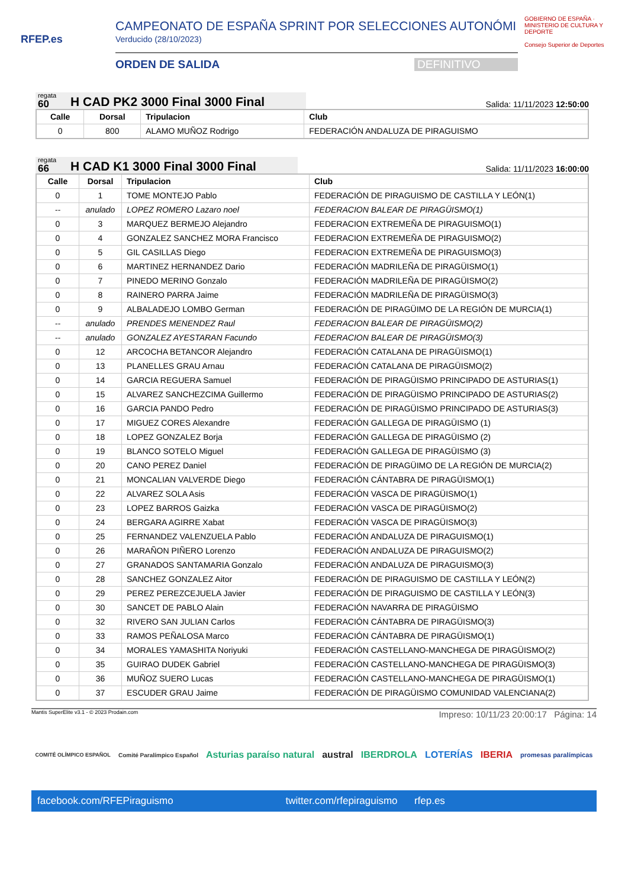RFEP.es
CAMPEONATO DE ESPAÑA SPRINT POR SELECCIONES AUTONÓMI
Verducido (28/10/2023)
ORDEN DE SALIDA DEFINITIVO
GOBIERNO DE ESPAÑA · MINISTERIO DE CULTURA Y DEPORTE
Consejo Superior de Deportes
regata
60 H CAD PK2 3000 Final 3000 Final
Salida: 11/11/2023 12:50:00
| Calle | Dorsal | Tripulacion | Club |
| --- | --- | --- | --- |
| 0 | 800 | ALAMO MUÑOZ Rodrigo | FEDERACIÓN ANDALUZA DE PIRAGUISMO |
regata
66 H CAD K1 3000 Final 3000 Final
Salida: 11/11/2023 16:00:00
| Calle | Dorsal | Tripulacion | Club |
| --- | --- | --- | --- |
| 0 | 1 | TOME MONTEJO Pablo | FEDERACIÓN DE PIRAGUISMO DE CASTILLA Y LEÓN(1) |
| -- | anulado | LOPEZ ROMERO Lazaro noel | FEDERACION BALEAR DE PIRAGÜISMO(1) |
| 0 | 3 | MARQUEZ BERMEJO Alejandro | FEDERACION EXTREMEÑA DE PIRAGUISMO(1) |
| 0 | 4 | GONZALEZ SANCHEZ MORA Francisco | FEDERACION EXTREMEÑA DE PIRAGUISMO(2) |
| 0 | 5 | GIL CASILLAS Diego | FEDERACION EXTREMEÑA DE PIRAGUISMO(3) |
| 0 | 6 | MARTINEZ HERNANDEZ Dario | FEDERACIÓN MADRILEÑA DE PIRAGÜISMO(1) |
| 0 | 7 | PINEDO MERINO Gonzalo | FEDERACIÓN MADRILEÑA DE PIRAGÜISMO(2) |
| 0 | 8 | RAINERO PARRA Jaime | FEDERACIÓN MADRILEÑA DE PIRAGÜISMO(3) |
| 0 | 9 | ALBALADEJO LOMBO German | FEDERACIÓN DE PIRAGÜIMO DE LA REGIÓN DE MURCIA(1) |
| -- | anulado | PRENDES MENENDEZ Raul | FEDERACION BALEAR DE PIRAGÜISMO(2) |
| -- | anulado | GONZALEZ AYESTARAN Facundo | FEDERACION BALEAR DE PIRAGÜISMO(3) |
| 0 | 12 | ARCOCHA BETANCOR Alejandro | FEDERACIÓN CATALANA DE PIRAGÜISMO(1) |
| 0 | 13 | PLANELLES GRAU Arnau | FEDERACIÓN CATALANA DE PIRAGÜISMO(2) |
| 0 | 14 | GARCIA REGUERA Samuel | FEDERACIÓN DE PIRAGÜISMO PRINCIPADO DE ASTURIAS(1) |
| 0 | 15 | ALVAREZ SANCHEZCIMA Guillermo | FEDERACIÓN DE PIRAGÜISMO PRINCIPADO DE ASTURIAS(2) |
| 0 | 16 | GARCIA PANDO Pedro | FEDERACIÓN DE PIRAGÜISMO PRINCIPADO DE ASTURIAS(3) |
| 0 | 17 | MIGUEZ CORES Alexandre | FEDERACIÓN GALLEGA DE PIRAGÜISMO (1) |
| 0 | 18 | LOPEZ GONZALEZ Borja | FEDERACIÓN GALLEGA DE PIRAGÜISMO (2) |
| 0 | 19 | BLANCO SOTELO Miguel | FEDERACIÓN GALLEGA DE PIRAGÜISMO (3) |
| 0 | 20 | CANO PEREZ Daniel | FEDERACIÓN DE PIRAGÜIMO DE LA REGIÓN DE MURCIA(2) |
| 0 | 21 | MONCALIAN VALVERDE Diego | FEDERACIÓN CÁNTABRA DE PIRAGÜISMO(1) |
| 0 | 22 | ALVAREZ SOLA Asis | FEDERACIÓN VASCA DE PIRAGÜISMO(1) |
| 0 | 23 | LOPEZ BARROS Gaizka | FEDERACIÓN VASCA DE PIRAGÜISMO(2) |
| 0 | 24 | BERGARA AGIRRE Xabat | FEDERACIÓN VASCA DE PIRAGÜISMO(3) |
| 0 | 25 | FERNANDEZ VALENZUELA Pablo | FEDERACIÓN ANDALUZA DE PIRAGUISMO(1) |
| 0 | 26 | MARAÑON PIÑERO Lorenzo | FEDERACIÓN ANDALUZA DE PIRAGUISMO(2) |
| 0 | 27 | GRANADOS SANTAMARIA Gonzalo | FEDERACIÓN ANDALUZA DE PIRAGUISMO(3) |
| 0 | 28 | SANCHEZ GONZALEZ Aitor | FEDERACIÓN DE PIRAGUISMO DE CASTILLA Y LEÓN(2) |
| 0 | 29 | PEREZ PEREZCEJUELA Javier | FEDERACIÓN DE PIRAGUISMO DE CASTILLA Y LEÓN(3) |
| 0 | 30 | SANCET DE PABLO Alain | FEDERACIÓN NAVARRA DE PIRAGÜISMO |
| 0 | 32 | RIVERO SAN JULIAN Carlos | FEDERACIÓN CÁNTABRA DE PIRAGÜISMO(3) |
| 0 | 33 | RAMOS PEÑALOSA Marco | FEDERACIÓN CÁNTABRA DE PIRAGÜISMO(1) |
| 0 | 34 | MORALES YAMASHITA Noriyuki | FEDERACIÓN CASTELLANO-MANCHEGA DE PIRAGÜISMO(2) |
| 0 | 35 | GUIRAO DUDEK Gabriel | FEDERACIÓN CASTELLANO-MANCHEGA DE PIRAGÜISMO(3) |
| 0 | 36 | MUÑOZ SUERO Lucas | FEDERACIÓN CASTELLANO-MANCHEGA DE PIRAGÜISMO(1) |
| 0 | 37 | ESCUDER GRAU Jaime | FEDERACIÓN DE PIRAGÜISMO COMUNIDAD VALENCIANA(2) |
Mantis SuperElite v3.1 - © 2023 Prodain.com Impreso: 10/11/23 20:00:17 Página: 14
COMITÉ OLÍMPICO ESPAÑOL Comité Paralímpico Español Asturias paraíso natural austral IBERDROLA LOTERÍAS IBERIA promesas paralímpicas
facebook.com/RFEPiraguismo twitter.com/rfepiraguismo rfep.es